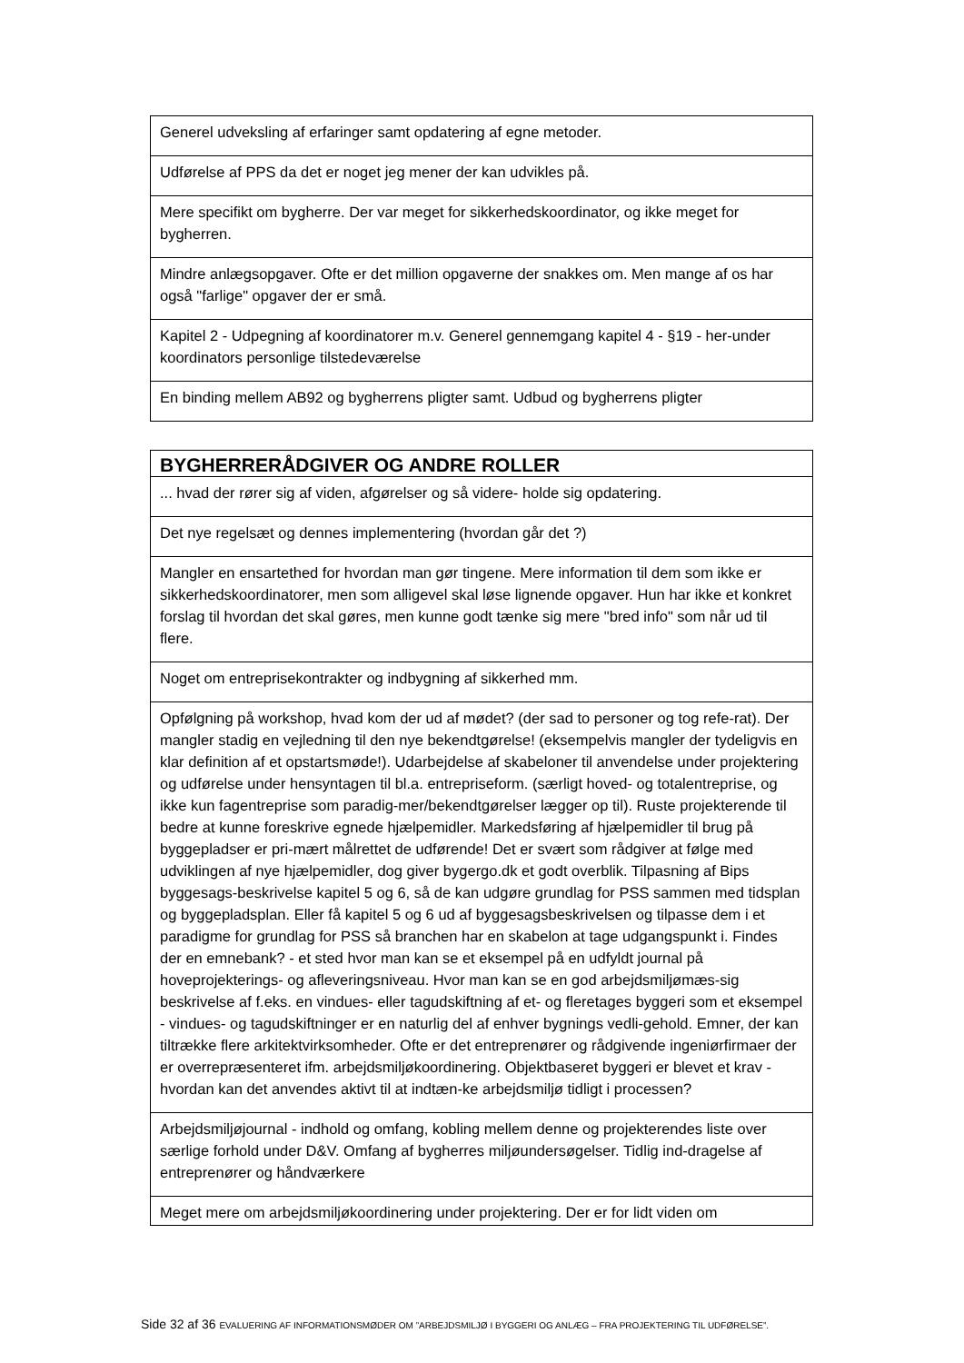| Generel udveksling af erfaringer samt opdatering af egne metoder. |
| Udførelse af PPS da det er noget jeg mener der kan udvikles på. |
| Mere specifikt om bygherre. Der var meget for sikkerhedskoordinator, og ikke meget for bygherren. |
| Mindre anlægsopgaver. Ofte er det million opgaverne der snakkes om. Men mange af os har også "farlige" opgaver der er små. |
| Kapitel 2 - Udpegning af koordinatorer m.v. Generel gennemgang kapitel 4 - §19 - her-under koordinators personlige tilstedeværelse |
| En binding mellem AB92 og bygherrens pligter samt. Udbud og bygherrens pligter |
| BYGHERRERÅDGIVER OG ANDRE ROLLER |
| --- |
| ... hvad der rører sig af viden, afgørelser og så videre- holde sig opdatering. |
| Det nye regelsæt og dennes implementering (hvordan går det ?) |
| Mangler en ensartethed for hvordan man gør tingene. Mere information til dem som ikke er sikkerhedskoordinatorer, men som alligevel skal løse lignende opgaver. Hun har ikke et konkret forslag til hvordan det skal gøres, men kunne godt tænke sig mere "bred info" som når ud til flere. |
| Noget om entreprisekontrakter og indbygning af sikkerhed mm. |
| Opfølgning på workshop, hvad kom der ud af mødet? (der sad to personer og tog refe-rat). Der mangler stadig en vejledning til den nye bekendtgørelse! (eksempelvis mangler der tydeligvis en klar definition af et opstartsmøde!). Udarbejdelse af skabeloner til anvendelse under projektering og udførelse under hensyntagen til bl.a. entrepriseform. (særligt hoved- og totalentreprise, og ikke kun fagentreprise som paradig-mer/bekendtgørelser lægger op til). Ruste projekterende til bedre at kunne foreskrive egnede hjælpemidler. Markedsføring af hjælpemidler til brug på byggepladser er pri-mært målrettet de udførende! Det er svært som rådgiver at følge med udviklingen af nye hjælpemidler, dog giver bygergo.dk et godt overblik. Tilpasning af Bips byggesags-beskrivelse kapitel 5 og 6, så de kan udgøre grundlag for PSS sammen med tidsplan og byggepladsplan. Eller få kapitel 5 og 6 ud af byggesagsbeskrivelsen og tilpasse dem i et paradigme for grundlag for PSS så branchen har en skabelon at tage udgangspunkt i. Findes der en emnebank? - et sted hvor man kan se et eksempel på en udfyldt journal på hoveprojekterings- og afleveringsniveau. Hvor man kan se en god arbejdsmiljømæs-sig beskrivelse af f.eks. en vindues- eller tagudskiftning af et- og fleretages byggeri som et eksempel - vindues- og tagudskiftninger er en naturlig del af enhver bygnings vedli-gehold. Emner, der kan tiltrække flere arkitektvirksomheder. Ofte er det entreprenører og rådgivende ingeniørfirmaer der er overrepræsenteret ifm. arbejdsmiljøkoordinering. Objektbaseret byggeri er blevet et krav - hvordan kan det anvendes aktivt til at indtæn-ke arbejdsmiljø tidligt i processen? |
| Arbejdsmiljøjournal - indhold og omfang, kobling mellem denne og projekterendes liste over særlige forhold under D&V. Omfang af bygherres miljøundersøgelser. Tidlig ind-dragelse af entreprenører og håndværkere |
| Meget mere om arbejdsmiljøkoordinering under projektering. Der er for lidt viden om |
Side 32 af 36 EVALUERING AF INFORMATIONSMØDER OM ”ARBEJDSMILJØ I BYGGERI OG ANLÆG – FRA PROJEKTERING TIL UDFØRELSE”.